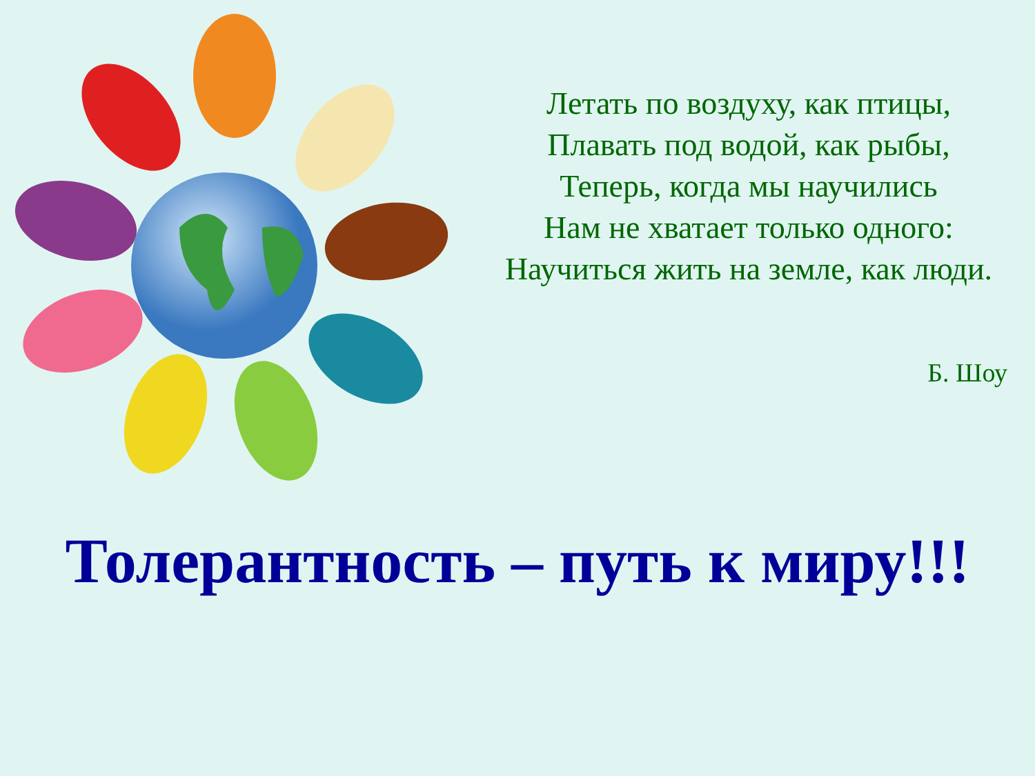Летать по воздуху, как птицы,
Плавать под водой, как рыбы,
Теперь, когда мы научились
Нам не хватает только одного:
Научиться жить на земле, как люди.
Б. Шоу
Толерантность – путь к миру!!!